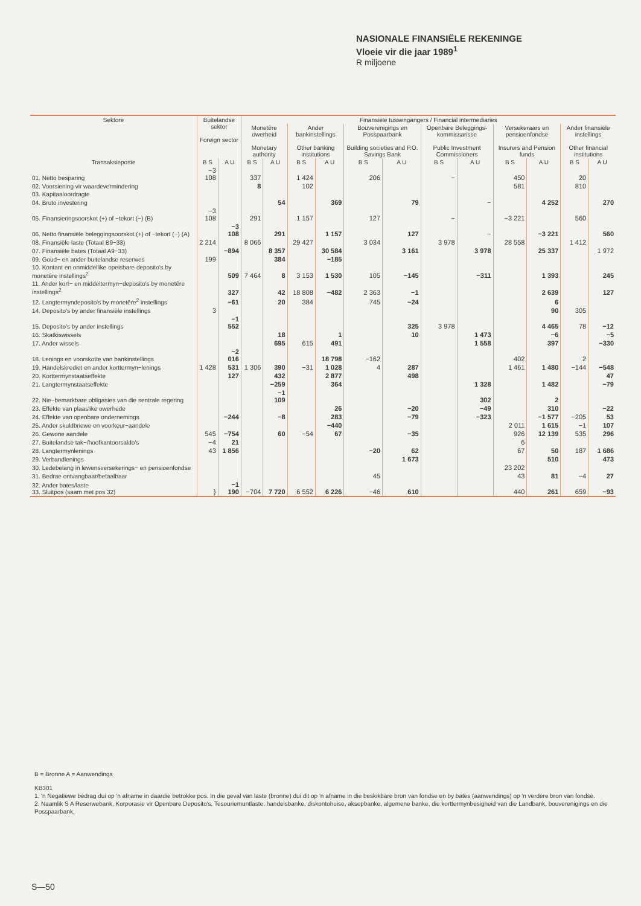NASIONALE FINANSIËLE REKENINGE
Vloeie vir die jaar 1989<sup>1</sup>
R miljoene
| Sektore | Buitelandse sektor Foreign sector | | Finansiële tussengangers / Financial intermediaries | | | | | | | | | | | |
| --- | --- | --- | --- | --- | --- | --- | --- | --- | --- | --- | --- | --- | --- | --- |
| | | | Monetêre owerheid Monetary authority | | Ander bankinstellings Other banking institutions | | Bouverenigings en Posspaarbank Building societies and P.O. Savings Bank | | Openbare Beleggings-kommissarisse Public Investment Commissioners | | Versekeraars en pensioenfondse Insurers and Pension funds | | Ander finansiële instellings Other financial institutions | |
| Transaksieposte | B S | A U | B S | A U | B S | A U | B S | A U | B S | A U | B S | A U | B S | A U |
| 01. Netto besparing | −3 108 | | 337 | | 1 424 | | 206 | | − | | 450 | | 20 | |
| 02. Voorsiening vir waardevermindering | | | 8 | | 102 | | | | | | 581 | | 810 | |
| 03. Kapitaaloordragte | | | | | | | | | | | | | | |
| 04. Bruto investering | | | | 54 | | 369 | | 79 | | − | | 4 252 | | 270 |
| 05. Finansieringsoorskot (+) of −tekort (−) (B) | −3 108 | | 291 | | 1 157 | | 127 | | − | | −3 221 | | 560 | |
| 06. Netto finansiële beleggingsoorskot (+) of −tekort (−) (A) | | −3 108 | | 291 | | 1 157 | | 127 | | − | | −3 221 | | 560 |
| 08. Finansiële laste (Totaal B9−33) | 2 214 | | 8 066 | | 29 427 | | 3 034 | | 3 978 | | 28 558 | | 1 412 | |
| 07. Finansiële bates (Totaal A9−33) | | −894 | | 8 357 | | 30 584 | | 3 161 | | 3 978 | | 25 337 | | 1 972 |
| 09. Goud− en ander buitelandse reserwes | 199 | | | 384 | | −185 | | | | | | | | |
| 10. Kontant en onmiddellike opeisbare deposito's by monetêre instellings<sup>2</sup> | | 509 | 7 464 | 8 | 3 153 | 1 530 | 105 | −145 | | −311 | | 1 393 | | 245 |
| 11. Ander kort− en middeltermyn−deposito's by monetêre instellings<sup>2</sup> | | 327 | | 42 | 18 808 | −482 | 2 363 | −1 | | | | 2 639 | | 127 |
| 12. Langtermyndeposito's by monetêre<sup>2</sup> instellings | | −61 | | 20 | 384 | | 745 | −24 | | | | 6 | | |
| 14. Deposito's by ander finansiële instellings | 3 | | | | | | | | | | | 90 | 305 | |
| 15. Deposito's by ander instellings | | −1 552 | | | | | | 325 | 3 978 | | | 4 465 | 78 | −12 |
| 16. Skatkiswissels | | | | 18 | | 1 | | 10 | | 1 473 | | −6 | | −5 |
| 17. Ander wissels | | | | 695 | 615 | 491 | | | | 1 558 | | 397 | | −330 |
| 18. Lenings en voorskotte van bankinstellings | | −2 016 | | | | 18 798 | −162 | | | | 402 | | 2 | |
| 19. Handelskrediet en ander korttermyn−lenings | 1 428 | 531 | 1 306 | 390 | −31 | 1 028 | 4 | 287 | | | 1 461 | 1 480 | −144 | −548 |
| 20. Korttermynstaatseffekte | | 127 | | 432 | | 2 877 | | 498 | | | | | | 47 |
| 21. Langtermynstaatseffekte | | | | −259 | | 364 | | | | 1 328 | | 1 482 | | −79 |
| 22. Nie−bemarkbare obligasies van die sentrale regering | | | | −1 109 | | | | | | 302 | | 2 | | |
| 23. Effekte van plaaslike owerhede | | | | | | 26 | | −20 | | −49 | | 310 | | −22 |
| 24. Effekte van openbare ondernemings | | −244 | | −8 | | 283 | | −79 | | −323 | | −1 577 | −205 | 53 |
| 25. Ander skuldbriewe en voorkeur−aandele | | | | | | −440 | | | | | 2 011 | 1 615 | −1 | 107 |
| 26. Gewone aandele | 545 | −754 | | 60 | −54 | 67 | | −35 | | | 926 | 12 139 | 535 | 296 |
| 27. Buitelandse tak−/hoofkantoorsaldo's | −4 | 21 | | | | | | | | | 6 | | | |
| 28. Langtermynlenings | 43 | 1 856 | | | | | −20 | 62 | | | 67 | 50 | 187 | 1 686 |
| 29. Verbandlenings | | | | | | | | 1 673 | | | | 510 | | 473 |
| 30. Ledebelang in lewensversekerings− en pensioenfondse | | | | | | | | | | | 23 202 | | | |
| 31. Bedrae ontvangbaar/betaalbaar | | | | | | | 45 | | | | 43 | 81 | −4 | 27 |
| 32. Ander bates/laste 33. Sluitpos (saam met pos 32) | } | −1 190 | −704 | 7 720 | 6 552 | 6 226 | −46 | 610 | | | 440 | 261 | 659 | −93 |
B = Bronne A = Aanwendings
KB301
1. 'n Negatiewe bedrag dui op 'n afname in daardie betrokke pos. In die geval van laste (bronne) dui dit op 'n afname in die beskikbare bron van fondse en by bates (aanwendings) op 'n verdere bron van fondse.
2. Naamlik S A Reserwebank, Korporasie vir Openbare Deposito's, Tesouriemuntlaste, handelsbanke, diskontohuise, aksepbanke, algemene banke, die korttermynbesigheid van die Landbank, bouverenigings en die Posspaarbank.
S—50